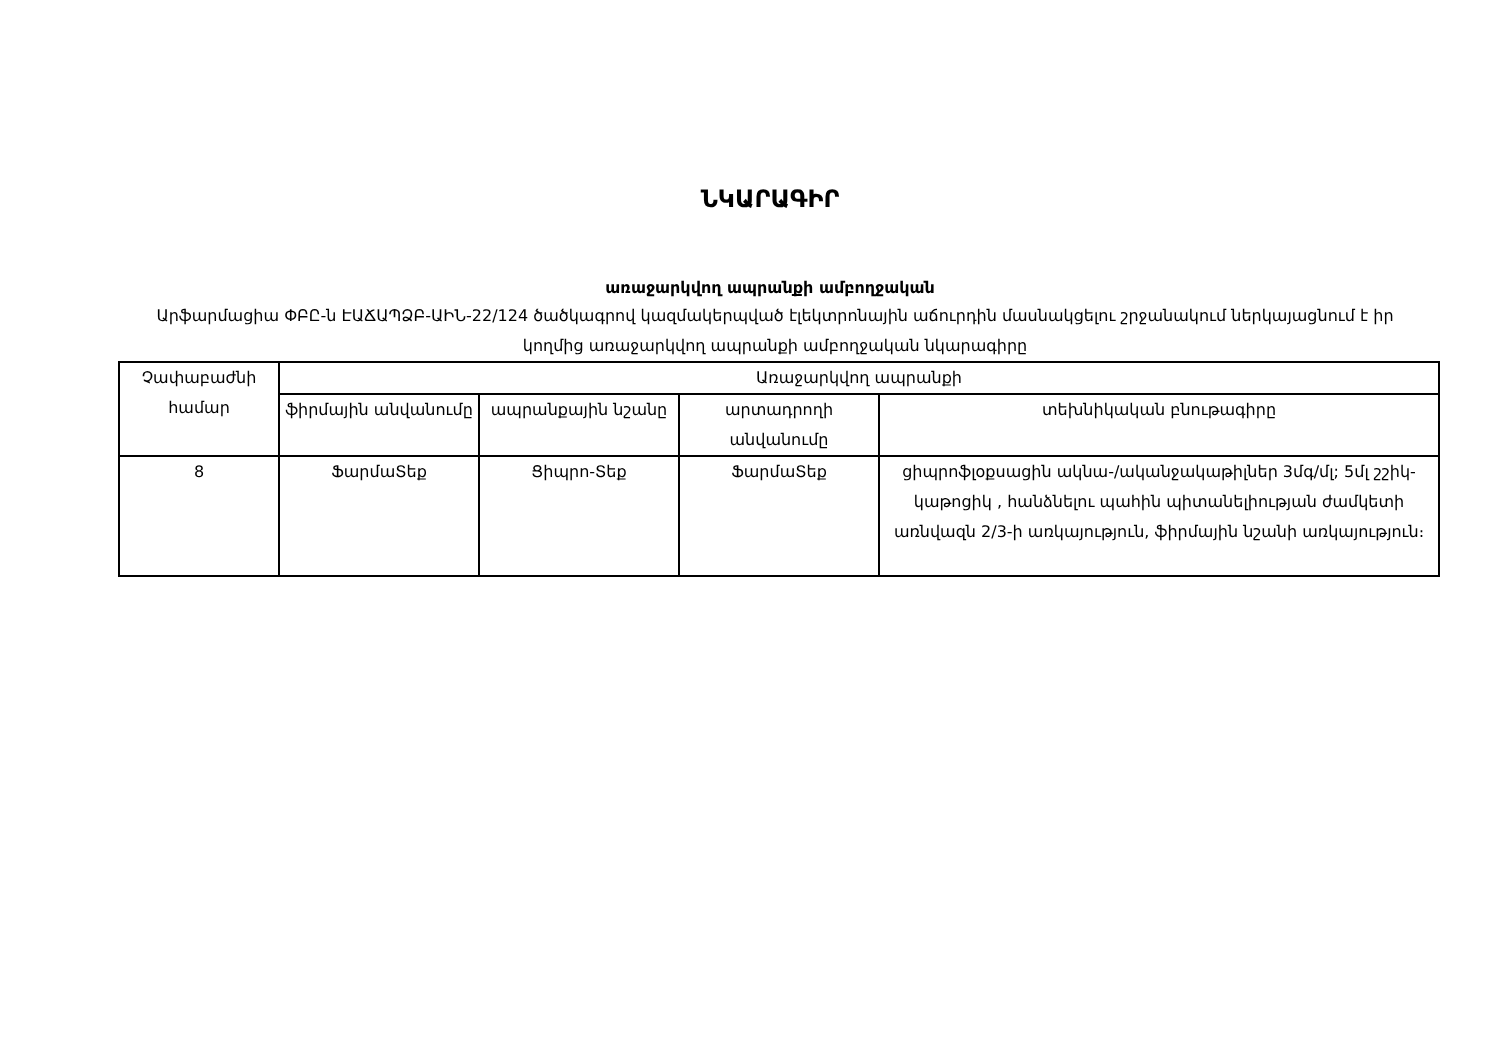ՆԿԱՐԱԳԻՐ
առաջարկվող ապրանքի ամբողջական
Արֆարմացիա ՓԲԸ-ն ԷԱՃԱՊՁԲ-ԱԻՆ-22/124 ծածկագրով կազմակերպված էլեկտրոնային աճուրդին մասնակցելու շրջանակում ներկայացնում է իր կողմից առաջարկվող ապրանքի ամբողջական նկարագիրը
| Չափաբաժնի համար | Առաջարկվող ապրանքի | | | |
| --- | --- | --- | --- | --- |
| | ֆիրմային անվանումը | ապրանքային նշանը | արտադրողի անվանումը | տեխնիկական բնութագիրը |
| 8 | ՖարմաՏեք | Ցիպրո-Տեք | ՖարմաՏեք | ցիպրոֆլօքսացին ակնա-/ականջակաթիլներ 3մգ/մլ; 5մլ շշիկ-կաթոցիկ , հանձնելու պահին պիտանելիության ժամկետի առնվազն 2/3-ի առկայություն, ֆիրմային նշանի առկայություն։ |